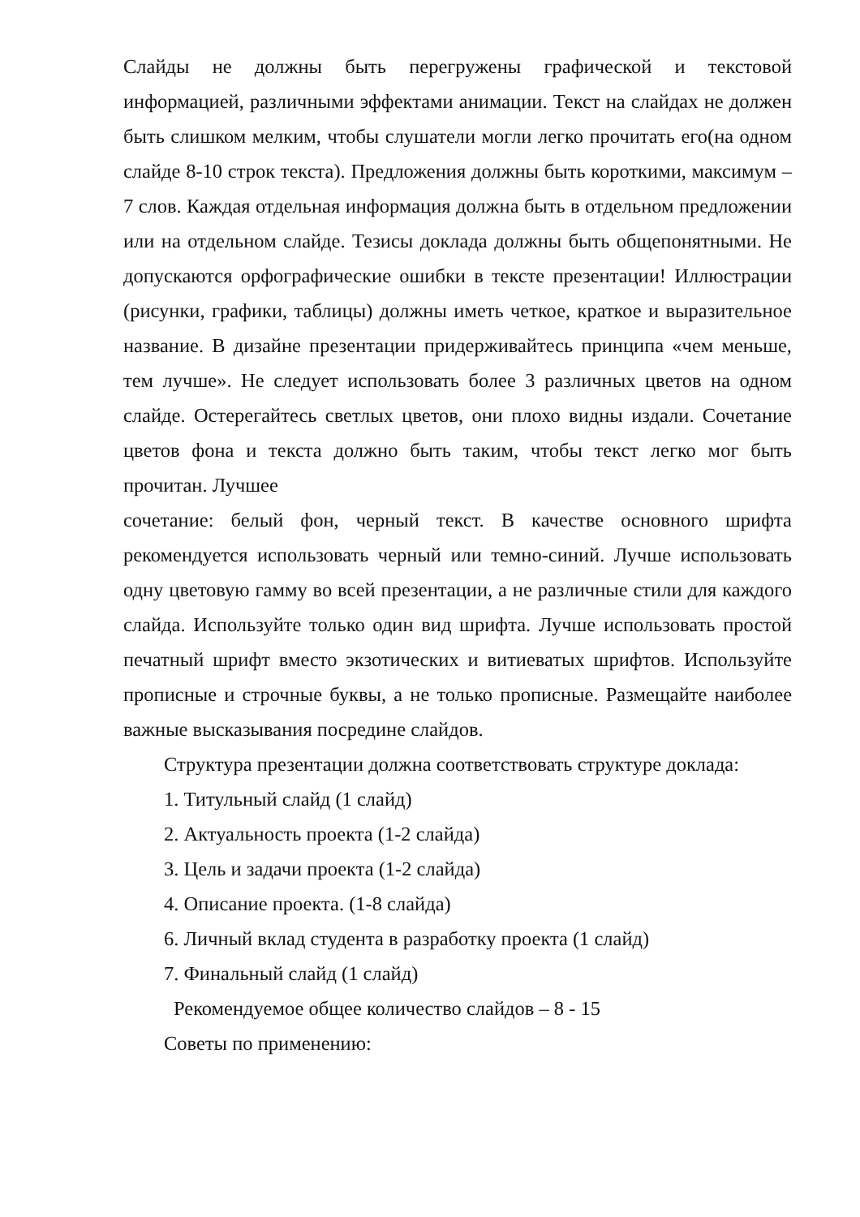Слайды не должны быть перегружены графической и текстовой информацией, различными эффектами анимации. Текст на слайдах не должен быть слишком мелким, чтобы слушатели могли легко прочитать его(на одном слайде 8-10 строк текста). Предложения должны быть короткими, максимум – 7 слов. Каждая отдельная информация должна быть в отдельном предложении или на отдельном слайде. Тезисы доклада должны быть общепонятными. Не допускаются орфографические ошибки в тексте презентации! Иллюстрации (рисунки, графики, таблицы) должны иметь четкое, краткое и выразительное название. В дизайне презентации придерживайтесь принципа «чем меньше, тем лучше». Не следует использовать более 3 различных цветов на одном слайде. Остерегайтесь светлых цветов, они плохо видны издали. Сочетание цветов фона и текста должно быть таким, чтобы текст легко мог быть прочитан. Лучшее
сочетание: белый фон, черный текст. В качестве основного шрифта рекомендуется использовать черный или темно-синий. Лучше использовать одну цветовую гамму во всей презентации, а не различные стили для каждого слайда. Используйте только один вид шрифта. Лучше использовать простой печатный шрифт вместо экзотических и витиеватых шрифтов. Используйте прописные и строчные буквы, а не только прописные. Размещайте наиболее важные высказывания посредине слайдов.
Структура презентации должна соответствовать структуре доклада:
1. Титульный слайд (1 слайд)
2. Актуальность проекта (1-2 слайда)
3. Цель и задачи проекта (1-2 слайда)
4. Описание проекта. (1-8 слайда)
6. Личный вклад студента в разработку проекта (1 слайд)
7. Финальный слайд (1 слайд)
Рекомендуемое общее количество слайдов – 8 - 15
Советы по применению: